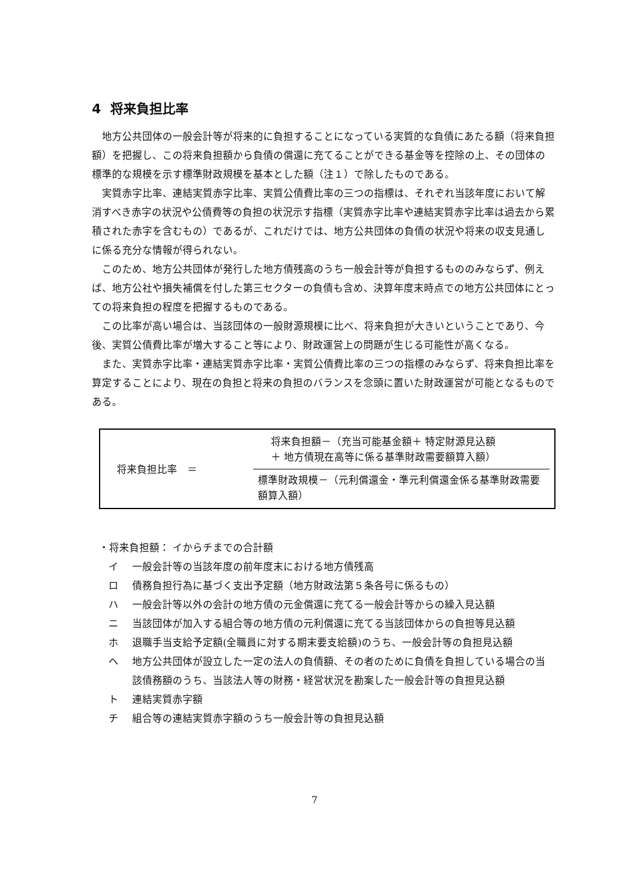4 将来負担比率
地方公共団体の一般会計等が将来的に負担することになっている実質的な負債にあたる額（将来負担額）を把握し、この将来負担額から負債の償還に充てることができる基金等を控除の上、その団体の標準的な規模を示す標準財政規模を基本とした額（注１）で除したものである。
実質赤字比率、連結実質赤字比率、実質公債費比率の三つの指標は、それぞれ当該年度において解消すべき赤字の状況や公債費等の負担の状況示す指標（実質赤字比率や連結実質赤字比率は過去から累積された赤字を含むもの）であるが、これだけでは、地方公共団体の負債の状況や将来の収支見通しに係る充分な情報が得られない。
このため、地方公共団体が発行した地方債残高のうち一般会計等が負担するもののみならず、例えば、地方公社や損失補償を付した第三セクターの負債も含め、決算年度末時点での地方公共団体にとっての将来負担の程度を把握するものである。
この比率が高い場合は、当該団体の一般財源規模に比べ、将来負担が大きいということであり、今後、実質公債費比率が増大すること等により、財政運営上の問題が生じる可能性が高くなる。
また、実質赤字比率・連結実質赤字比率・実質公債費比率の三つの指標のみならず、将来負担比率を算定することにより、現在の負担と将来の負担のバランスを念頭に置いた財政運営が可能となるものである。
将来負担比率　＝
将来負担額－（充当可能基金額＋ 特定財源見込額
＋ 地方債現在高等に係る基準財政需要額算入額）
標準財政規模－（元利償還金・準元利償還金係る基準財政需要額算入額）
・将来負担額： イからチまでの合計額
イ 一般会計等の当該年度の前年度末における地方債残高
ロ 債務負担行為に基づく支出予定額（地方財政法第５条各号に係るもの）
ハ 一般会計等以外の会計の地方債の元金償還に充てる一般会計等からの繰入見込額
ニ 当該団体が加入する組合等の地方債の元利償還に充てる当該団体からの負担等見込額
ホ 退職手当支給予定額(全職員に対する期末要支給額)のうち、一般会計等の負担見込額
ヘ 地方公共団体が設立した一定の法人の負債額、その者のために負債を負担している場合の当該債務額のうち、当該法人等の財務・経営状況を勘案した一般会計等の負担見込額
ト 連結実質赤字額
チ 組合等の連結実質赤字額のうち一般会計等の負担見込額
7